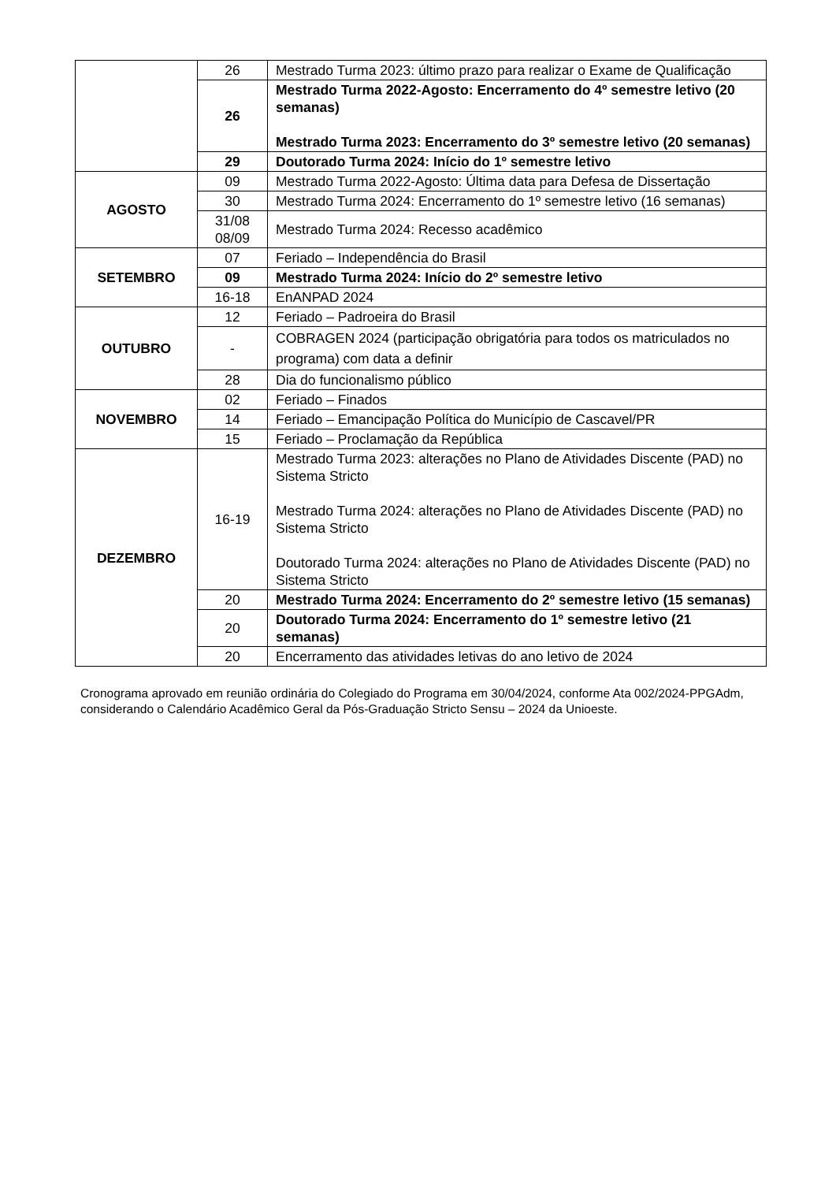| | 26 | Mestrado Turma 2023: último prazo para realizar o Exame de Qualificação |
| | 26 | Mestrado Turma 2022-Agosto: Encerramento do 4º semestre letivo (20 semanas) Mestrado Turma 2023: Encerramento do 3º semestre letivo (20 semanas) |
| | 29 | Doutorado Turma 2024: Início do 1º semestre letivo |
| AGOSTO | 09 | Mestrado Turma 2022-Agosto: Última data para Defesa de Dissertação |
| | 30 | Mestrado Turma 2024: Encerramento do 1º semestre letivo (16 semanas) |
| | 31/08 08/09 | Mestrado Turma 2024: Recesso acadêmico |
| SETEMBRO | 07 | Feriado – Independência do Brasil |
| | 09 | Mestrado Turma 2024: Início do 2º semestre letivo |
| | 16-18 | EnANPAD 2024 |
| OUTUBRO | 12 | Feriado – Padroeira do Brasil |
| | - | COBRAGEN 2024 (participação obrigatória para todos os matriculados no programa) com data a definir |
| | 28 | Dia do funcionalismo público |
| NOVEMBRO | 02 | Feriado – Finados |
| | 14 | Feriado – Emancipação Política do Município de Cascavel/PR |
| | 15 | Feriado – Proclamação da República |
| DEZEMBRO | 16-19 | Mestrado Turma 2023: alterações no Plano de Atividades Discente (PAD) no Sistema Stricto Mestrado Turma 2024: alterações no Plano de Atividades Discente (PAD) no Sistema Stricto Doutorado Turma 2024: alterações no Plano de Atividades Discente (PAD) no Sistema Stricto |
| | 20 | Mestrado Turma 2024: Encerramento do 2º semestre letivo (15 semanas) |
| | 20 | Doutorado Turma 2024: Encerramento do 1º semestre letivo (21 semanas) |
| | 20 | Encerramento das atividades letivas do ano letivo de 2024 |
Cronograma aprovado em reunião ordinária do Colegiado do Programa em 30/04/2024, conforme Ata 002/2024-PPGAdm, considerando o Calendário Acadêmico Geral da Pós-Graduação Stricto Sensu – 2024 da Unioeste.